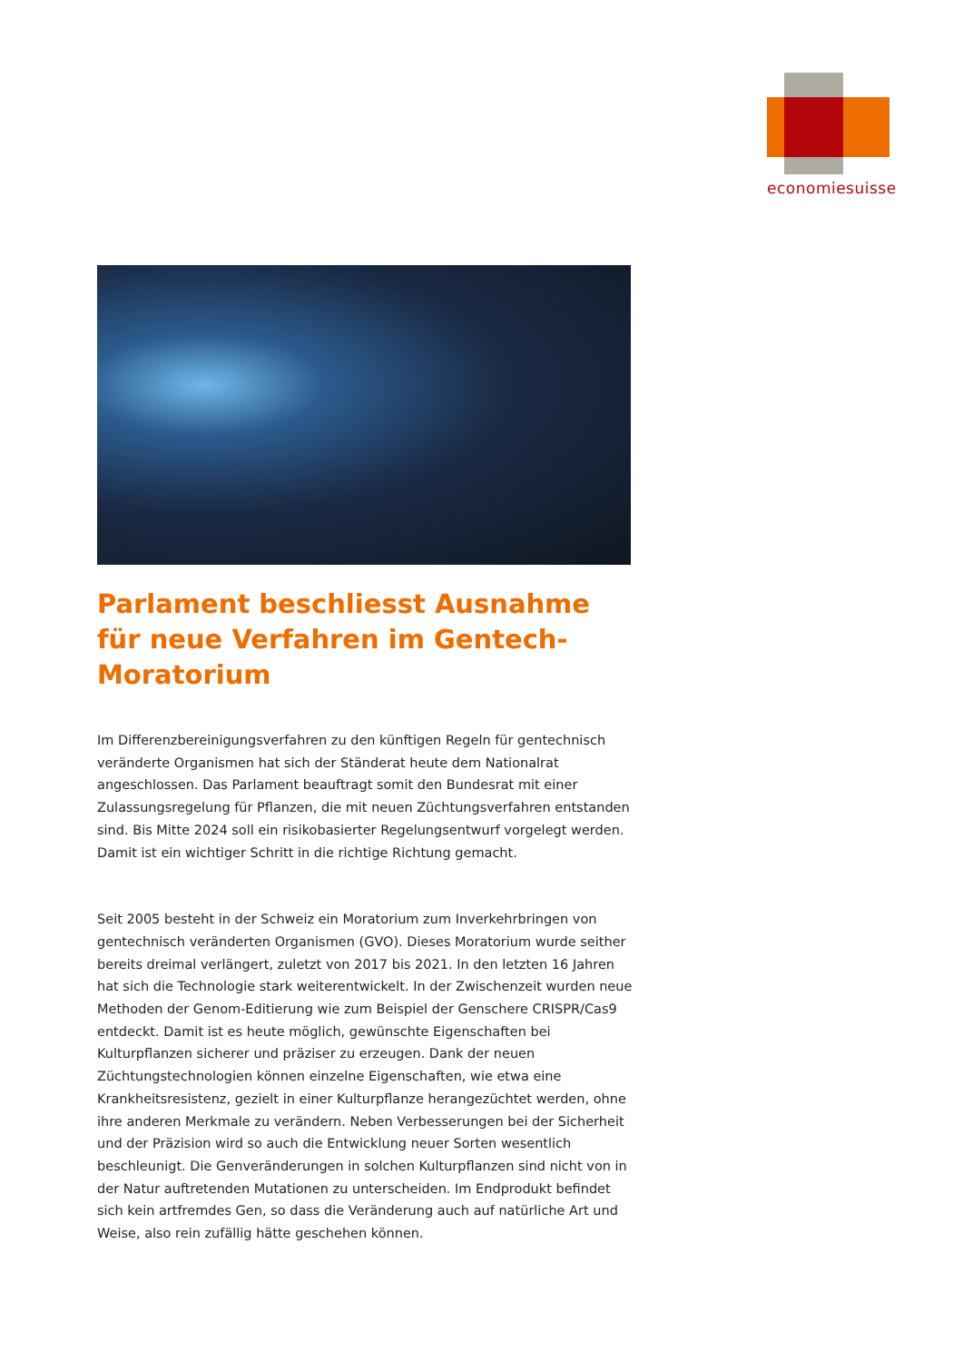economiesuisse
Parlament beschliesst Ausnahme für neue Verfahren im Gentech-Moratorium
Im Differenzbereinigungsverfahren zu den künftigen Regeln für gentechnisch veränderte Organismen hat sich der Ständerat heute dem Nationalrat angeschlossen. Das Parlament beauftragt somit den Bundesrat mit einer Zulassungsregelung für Pflanzen, die mit neuen Züchtungsverfahren entstanden sind. Bis Mitte 2024 soll ein risikobasierter Regelungsentwurf vorgelegt werden. Damit ist ein wichtiger Schritt in die richtige Richtung gemacht.
Seit 2005 besteht in der Schweiz ein Moratorium zum Inverkehrbringen von gentechnisch veränderten Organismen (GVO). Dieses Moratorium wurde seither bereits dreimal verlängert, zuletzt von 2017 bis 2021. In den letzten 16 Jahren hat sich die Technologie stark weiterentwickelt. In der Zwischenzeit wurden neue Methoden der Genom-Editierung wie zum Beispiel der Genschere CRISPR/Cas9 entdeckt. Damit ist es heute möglich, gewünschte Eigenschaften bei Kulturpflanzen sicherer und präziser zu erzeugen. Dank der neuen Züchtungstechnologien können einzelne Eigenschaften, wie etwa eine Krankheitsresistenz, gezielt in einer Kulturpflanze herangezüchtet werden, ohne ihre anderen Merkmale zu verändern. Neben Verbesserungen bei der Sicherheit und der Präzision wird so auch die Entwicklung neuer Sorten wesentlich beschleunigt. Die Genveränderungen in solchen Kulturpflanzen sind nicht von in der Natur auftretenden Mutationen zu unterscheiden. Im Endprodukt befindet sich kein artfremdes Gen, so dass die Veränderung auch auf natürliche Art und Weise, also rein zufällig hätte geschehen können.